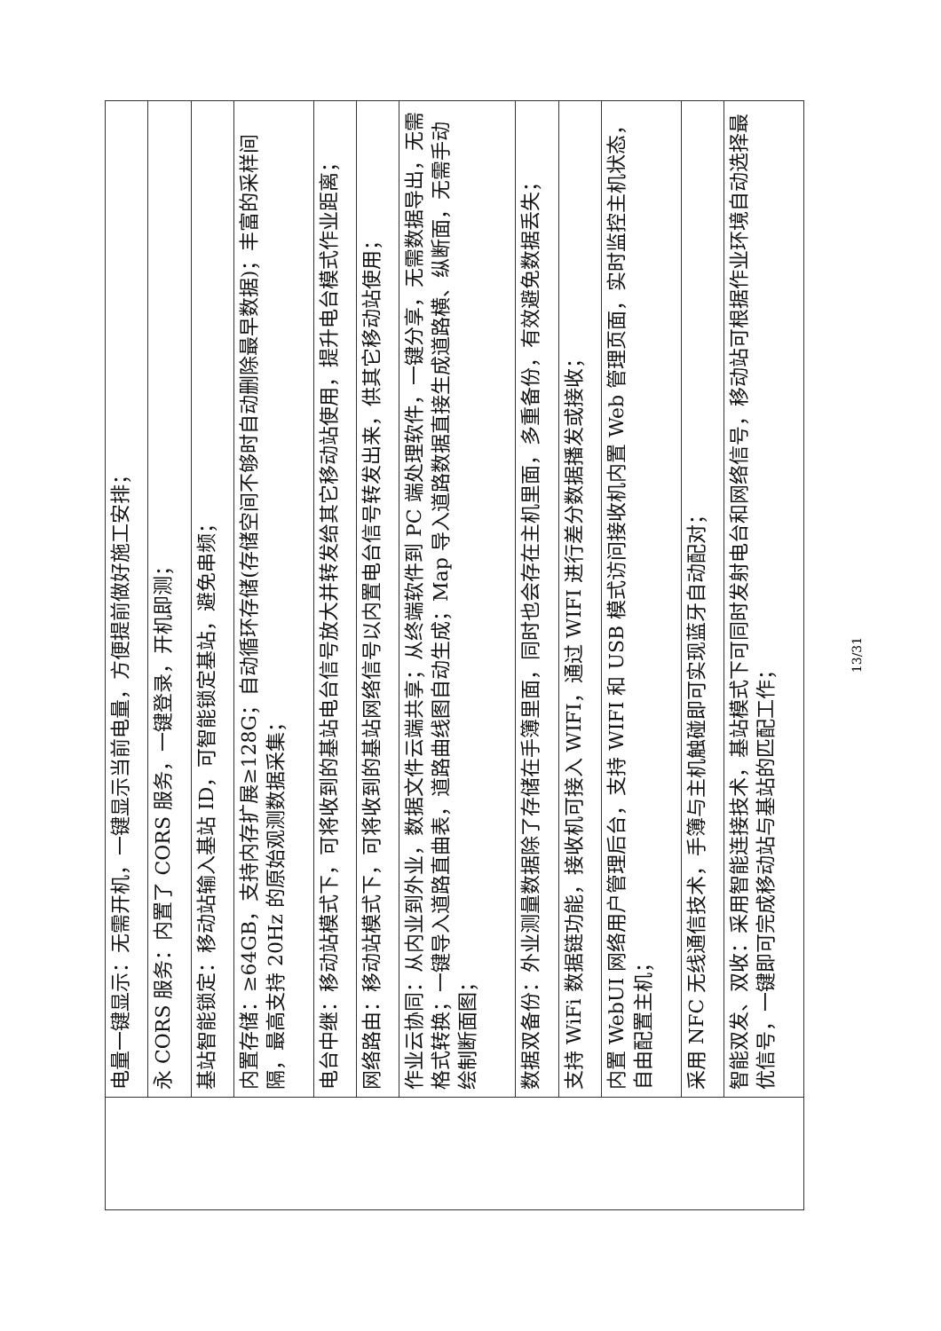| | 电量一键显示：无需开机，一键显示当前电量，方便提前做好施工安排； |
| | 永 CORS 服务：内置了 CORS 服务，一键登录，开机即测； |
| | 基站智能锁定：移动站输入基站 ID，可智能锁定基站，避免串频； |
| | 内置存储：≥64GB，支持内存扩展≥128G；自动循环存储(存储空间不够时自动删除最早数据)；丰富的采样间隔，最高支持 20Hz 的原始观测数据采集； |
| | 电台中继：移动站模式下，可将收到的基站电台信号放大并转发给其它移动站使用，提升电台模式作业距离； |
| | 网络路由：移动站模式下，可将收到的基站网络信号以内置电台信号转发出来，供其它移动站使用； |
| | 作业云协同：从内业到外业，数据文件云端共享；从终端软件到 PC 端处理软件，一键分享，无需数据导出，无需格式转换；一键导入道路直曲表，道路曲线图自动生成；Map 导入道路数据直接生成道路横、纵断面，无需手动绘制断面图； |
| | 数据双备份：外业测量数据除了存储在手簿里面，同时也会存在主机里面，多重备份，有效避免数据丢失； |
| | 支持 WiFi 数据链功能，接收机可接入 WIFI，通过 WIFI 进行差分数据播发或接收； |
| | 内置 WebUI 网络用户管理后台，支持 WIFI 和 USB 模式访问接收机内置 Web 管理页面，实时监控主机状态，自由配置主机； |
| | 采用 NFC 无线通信技术，手簿与主机触碰即可实现蓝牙自动配对； |
| | 智能双发、双收：采用智能连接技术，基站模式下可同时发射电台和网络信号，移动站可根据作业环境自动选择最优信号，一键即可完成移动站与基站的匹配工作； |
13/31